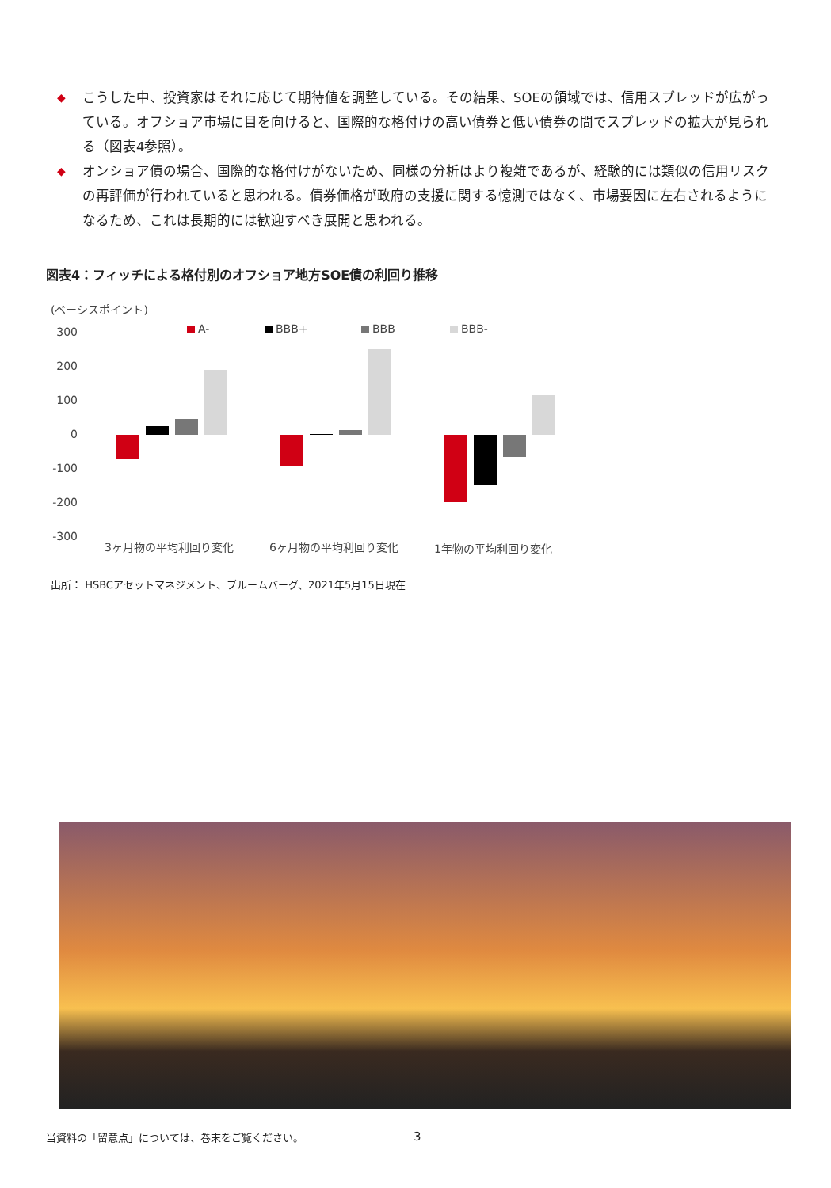◆ こうした中、投資家はそれに応じて期待値を調整している。その結果、SOEの領域では、信用スプレッドが広がっている。オフショア市場に目を向けると、国際的な格付けの高い債券と低い債券の間でスプレッドの拡大が見られる（図表4参照）。
◆ オンショア債の場合、国際的な格付けがないため、同様の分析はより複雑であるが、経験的には類似の信用リスクの再評価が行われていると思われる。債券価格が政府の支援に関する憶測ではなく、市場要因に左右されるようになるため、これは長期的には歓迎すべき展開と思われる。
図表4：フィッチによる格付別のオフショア地方SOE債の利回り推移
(ベーシスポイント)
300
200
100
0
-100
-200
-300
A-
BBB+
BBB
BBB-
3ヶ月物の平均利回り変化
6ヶ月物の平均利回り変化
1年物の平均利回り変化
出所： HSBCアセットマネジメント、ブルームバーグ、2021年5月15日現在
当資料の「留意点」については、巻末をご覧ください。
3